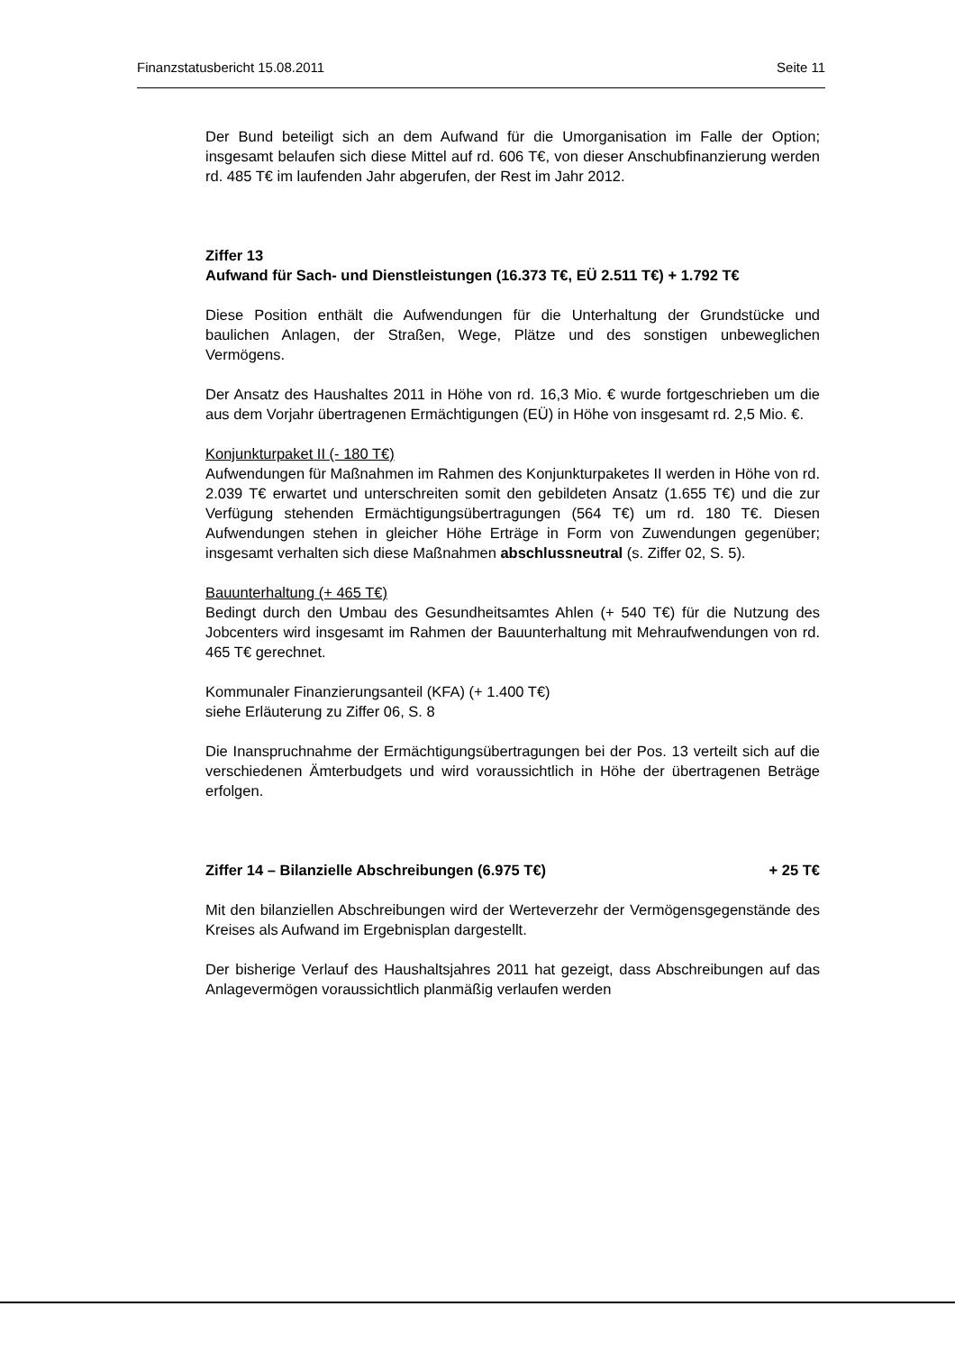Finanzstatusbericht 15.08.2011 Seite 11
Der Bund beteiligt sich an dem Aufwand für die Umorganisation im Falle der Option; insgesamt belaufen sich diese Mittel auf rd. 606 T€, von dieser Anschubfinanzierung werden rd. 485 T€ im laufenden Jahr abgerufen, der Rest im Jahr 2012.
Ziffer 13
Aufwand für Sach- und Dienstleistungen (16.373 T€, EÜ 2.511 T€) + 1.792 T€
Diese Position enthält die Aufwendungen für die Unterhaltung der Grundstücke und baulichen Anlagen, der Straßen, Wege, Plätze und des sonstigen unbeweglichen Vermögens.
Der Ansatz des Haushaltes 2011 in Höhe von rd. 16,3 Mio. € wurde fortgeschrieben um die aus dem Vorjahr übertragenen Ermächtigungen (EÜ) in Höhe von insgesamt rd. 2,5 Mio. €.
Konjunkturpaket II (- 180 T€)
Aufwendungen für Maßnahmen im Rahmen des Konjunkturpaketes II werden in Höhe von rd. 2.039 T€ erwartet und unterschreiten somit den gebildeten Ansatz (1.655 T€) und die zur Verfügung stehenden Ermächtigungsübertragungen (564 T€) um rd. 180 T€. Diesen Aufwendungen stehen in gleicher Höhe Erträge in Form von Zuwendungen gegenüber; insgesamt verhalten sich diese Maßnahmen abschlussneutral (s. Ziffer 02, S. 5).
Bauunterhaltung (+ 465 T€)
Bedingt durch den Umbau des Gesundheitsamtes Ahlen (+ 540 T€) für die Nutzung des Jobcenters wird insgesamt im Rahmen der Bauunterhaltung mit Mehraufwendungen von rd. 465 T€ gerechnet.
Kommunaler Finanzierungsanteil (KFA) (+ 1.400 T€)
siehe Erläuterung zu Ziffer 06, S. 8
Die Inanspruchnahme der Ermächtigungsübertragungen bei der Pos. 13 verteilt sich auf die verschiedenen Ämterbudgets und wird voraussichtlich in Höhe der übertragenen Beträge erfolgen.
Ziffer 14 – Bilanzielle Abschreibungen (6.975 T€) + 25 T€
Mit den bilanziellen Abschreibungen wird der Werteverzehr der Vermögensgegenstände des Kreises als Aufwand im Ergebnisplan dargestellt.
Der bisherige Verlauf des Haushaltsjahres 2011 hat gezeigt, dass Abschreibungen auf das Anlagevermögen voraussichtlich planmäßig verlaufen werden